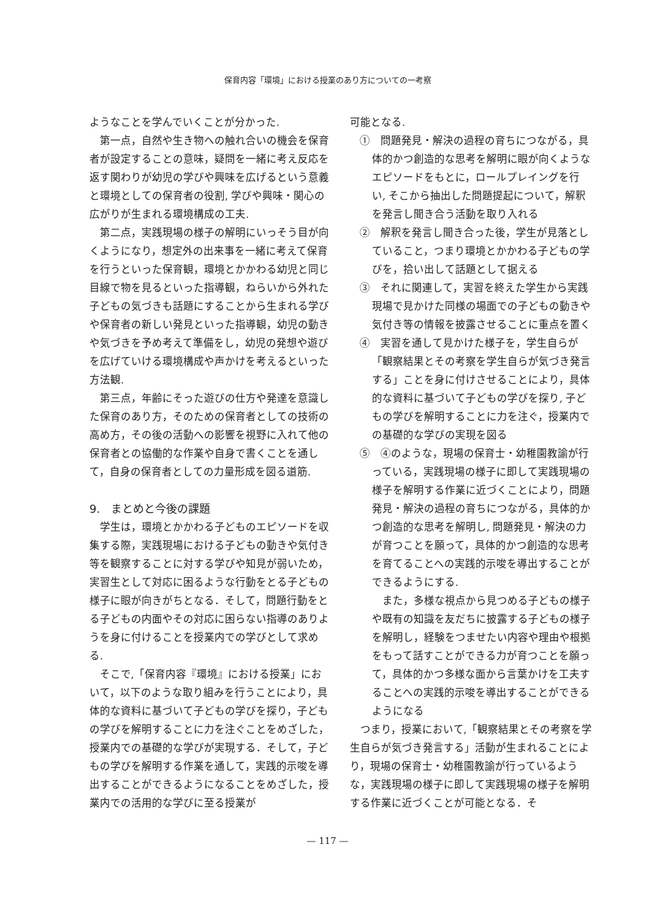保育内容「環境」における授業のあり方についての一考察
ようなことを学んでいくことが分かった.
第一点，自然や生き物への触れ合いの機会を保育者が設定することの意味，疑問を一緒に考え反応を返す関わりが幼児の学びや興味を広げるという意義と環境としての保育者の役割, 学びや興味・関心の広がりが生まれる環境構成の工夫.
第二点，実践現場の様子の解明にいっそう目が向くようになり，想定外の出来事を一緒に考えて保育を行うといった保育観，環境とかかわる幼児と同じ目線で物を見るといった指導観，ねらいから外れた子どもの気づきも話題にすることから生まれる学びや保育者の新しい発見といった指導観，幼児の動きや気づきを予め考えて準備をし，幼児の発想や遊びを広げていける環境構成や声かけを考えるといった方法観.
第三点，年齢にそった遊びの仕方や発達を意識した保育のあり方，そのための保育者としての技術の高め方，その後の活動への影響を視野に入れて他の保育者との協働的な作業や自身で書くことを通して，自身の保育者としての力量形成を図る道筋.
9.　まとめと今後の課題
学生は，環境とかかわる子どものエピソードを収集する際，実践現場における子どもの動きや気付き等を観察することに対する学びや知見が弱いため，実習生として対応に困るような行動をとる子どもの様子に眼が向きがちとなる．そして，問題行動をとる子どもの内面やその対応に困らない指導のありようを身に付けることを授業内での学びとして求める.
そこで,「保育内容『環境』における授業」において，以下のような取り組みを行うことにより，具体的な資料に基づいて子どもの学びを探り，子どもの学びを解明することに力を注ぐことをめざした，授業内での基礎的な学びが実現する．そして，子どもの学びを解明する作業を通して，実践的示唆を導出することができるようになることをめざした，授業内での活用的な学びに至る授業が
可能となる.
①　問題発見・解決の過程の育ちにつながる，具体的かつ創造的な思考を解明に眼が向くようなエピソードをもとに，ロールプレイングを行い, そこから抽出した問題提起について，解釈を発言し聞き合う活動を取り入れる
②　解釈を発言し聞き合った後，学生が見落としていること，つまり環境とかかわる子どもの学びを，拾い出して話題として据える
③　それに関連して，実習を終えた学生から実践現場で見かけた同様の場面での子どもの動きや気付き等の情報を披露させることに重点を置く
④　実習を通して見かけた様子を，学生自らが「観察結果とその考察を学生自らが気づき発言する」ことを身に付けさせることにより，具体的な資料に基づいて子どもの学びを探り, 子どもの学びを解明することに力を注ぐ，授業内での基礎的な学びの実現を図る
⑤　④のような，現場の保育士・幼稚園教諭が行っている，実践現場の様子に即して実践現場の様子を解明する作業に近づくことにより，問題発見・解決の過程の育ちにつながる，具体的かつ創造的な思考を解明し, 問題発見・解決の力が育つことを願って，具体的かつ創造的な思考を育てることへの実践的示唆を導出することができるようにする.
また，多様な視点から見つめる子どもの様子や既有の知識を友だちに披露する子どもの様子を解明し，経験をつませたい内容や理由や根拠をもって話すことができる力が育つことを願って，具体的かつ多様な面から言葉かけを工夫することへの実践的示唆を導出することができるようになる
つまり，授業において,「観察結果とその考察を学生自らが気づき発言する」活動が生まれることにより，現場の保育士・幼稚園教諭が行っているような，実践現場の様子に即して実践現場の様子を解明する作業に近づくことが可能となる．そ
— 117 —